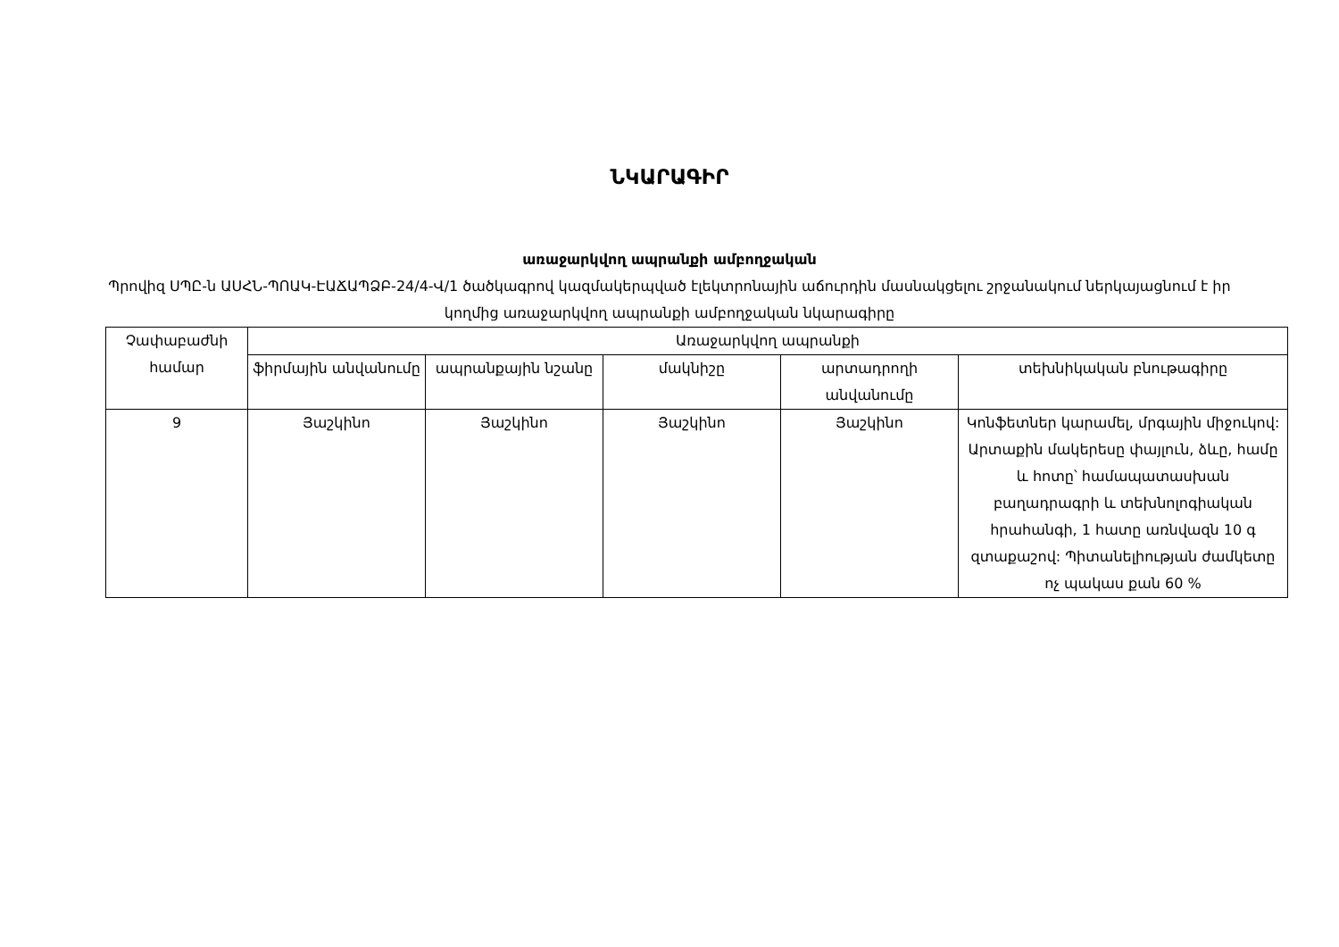ՆԿԱՐԱԳԻՐ
առաջարկվող ապրանքի ամբողջական
Պրովիզ ՍՊԸ-ն ԱՍՀՆ-ՊՈԱԿ-ԷԱՃԱՊՁԲ-24/4-Վ/1 ծածկագրով կազմակերպված էլեկտրոնային աճուրդին մասնակցելու շրջանակում ներկայացնում է իր կողմից առաջարկվող ապրանքի ամբողջական նկարագիրը
| Չափաբաժնի համար | Առաջարկվող ապրանքի | | | | |
| --- | --- | --- | --- | --- | --- |
| | ֆիրմային անվանումը | ապրանքային նշանը | մակնիշը | արտադրողի անվանումը | տեխնիկական բնութագիրը |
| 9 | Յաշկինո | Յաշկինո | Յաշկինո | Յաշկինո | Կոնֆետներ կարամել, մրգային միջուկով: Արտաքին մակերեսը փայլուն, ձևը, համը և հոտը՝ համապատասխան բաղադրագրի և տեխնոլոգիական հրահանգի, 1 հատը առնվազն 10 գ զտաքաշով: Պիտանելիության ժամկետը ոչ պակաս քան 60 % |